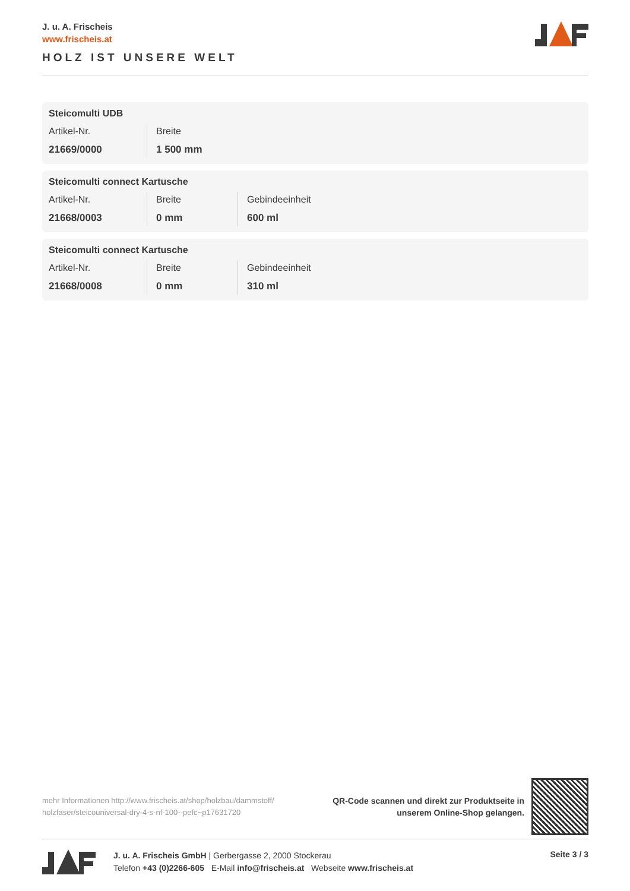J. u. A. Frischeis
www.frischeis.at
HOLZ IST UNSERE WELT
Steicomulti UDB
| Artikel-Nr. 21669/0000 | Breite 1 500 mm |
Steicomulti connect Kartusche
| Artikel-Nr. 21668/0003 | Breite 0 mm | Gebindeeinheit 600 ml |
Steicomulti connect Kartusche
| Artikel-Nr. 21668/0008 | Breite 0 mm | Gebindeeinheit 310 ml |
mehr Informationen http://www.frischeis.at/shop/holzbau/dammstoff/ holzfaser/steicouniversal-dry-4-s-nf-100--pefc~p17631720
QR-Code scannen und direkt zur Produktseite in
unserem Online-Shop gelangen.
J. u. A. Frischeis GmbH | Gerbergasse 2, 2000 Stockerau
Telefon +43 (0)2266-605 E-Mail info@frischeis.at Webseite www.frischeis.at
Seite 3 / 3